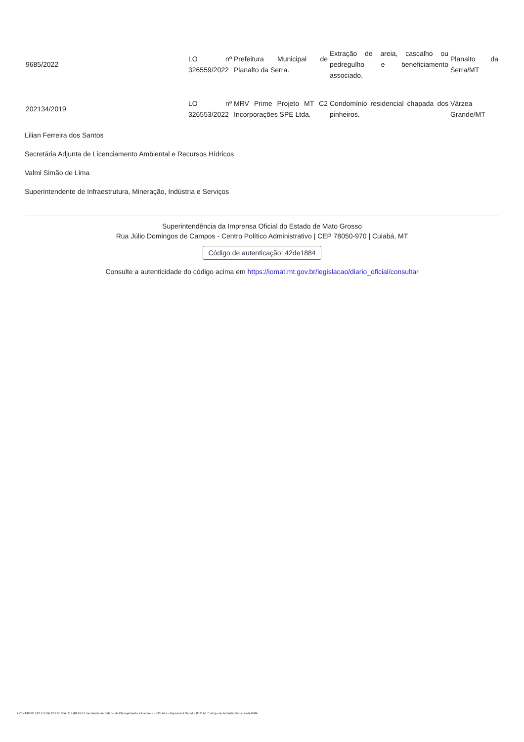| 9685/2022 | LO nº 326559/2022 | Prefeitura Municipal de Planalto da Serra. | Extração de areia, cascalho ou pedregulho e beneficiamento associado. | Planalto da Serra/MT |
| 202134/2019 | LO nº 326553/2022 | MRV Prime Projeto MT C2 Incorporações SPE Ltda. | Condomínio residencial chapada dos pinheiros. | Várzea Grande/MT |
Lilian Ferreira dos Santos
Secretária Adjunta de Licenciamento Ambiental e Recursos Hídricos
Valmi Simão de Lima
Superintendente de Infraestrutura, Mineração, Indústria e Serviços
Superintendência da Imprensa Oficial do Estado de Mato Grosso
Rua Júlio Domingos de Campos - Centro Político Administrativo | CEP 78050-970 | Cuiabá, MT
Código de autenticação: 42de1884
Consulte a autenticidade do código acima em https://iomat.mt.gov.br/legislacao/diario_oficial/consultar
GOVERNO DO ESTADO DE MATO GROSSO Secretaria de Estado de Planejamento e Gestão - SEPLAG - Imprensa Oficial - IOMAT Código de Autenticidade: 42de1884